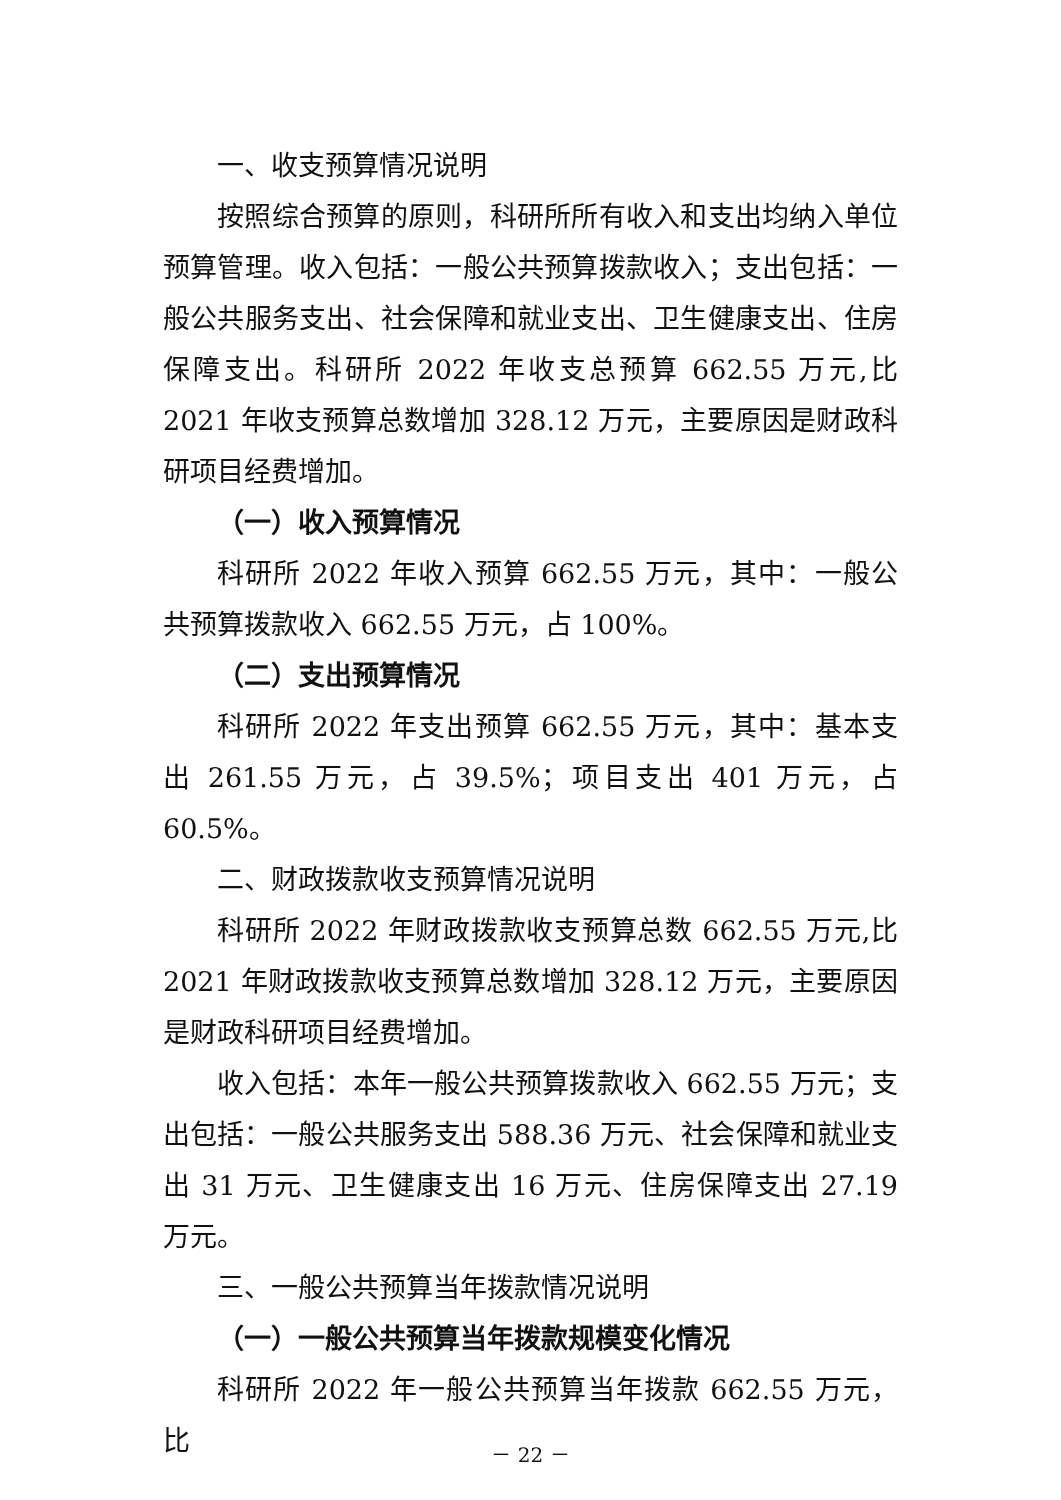一、收支预算情况说明
按照综合预算的原则，科研所所有收入和支出均纳入单位预算管理。收入包括：一般公共预算拨款收入；支出包括：一般公共服务支出、社会保障和就业支出、卫生健康支出、住房保障支出。科研所 2022 年收支总预算 662.55 万元,比 2021 年收支预算总数增加 328.12 万元，主要原因是财政科研项目经费增加。
（一）收入预算情况
科研所 2022 年收入预算 662.55 万元，其中：一般公共预算拨款收入 662.55 万元，占 100%。
（二）支出预算情况
科研所 2022 年支出预算 662.55 万元，其中：基本支出 261.55 万元，占 39.5%；项目支出 401 万元，占 60.5%。
二、财政拨款收支预算情况说明
科研所 2022 年财政拨款收支预算总数 662.55 万元,比 2021 年财政拨款收支预算总数增加 328.12 万元，主要原因是财政科研项目经费增加。
收入包括：本年一般公共预算拨款收入 662.55 万元；支出包括：一般公共服务支出 588.36 万元、社会保障和就业支出 31 万元、卫生健康支出 16 万元、住房保障支出 27.19 万元。
三、一般公共预算当年拨款情况说明
（一）一般公共预算当年拨款规模变化情况
科研所 2022 年一般公共预算当年拨款 662.55 万元，比
－ 22 －